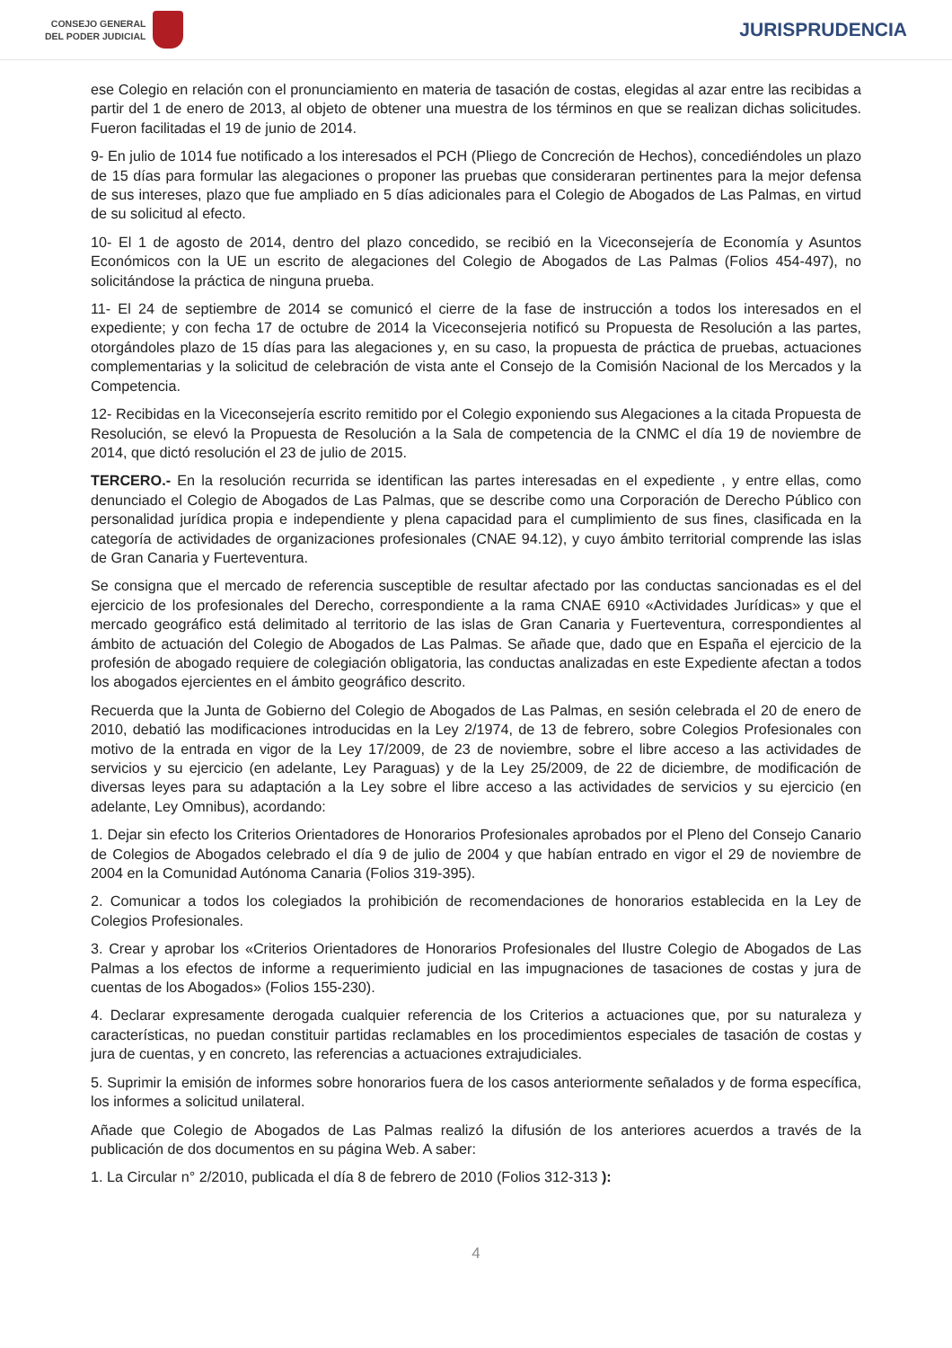CONSEJO GENERAL
DEL PODER JUDICIAL
JURISPRUDENCIA
ese Colegio en relación con el pronunciamiento en materia de tasación de costas, elegidas al azar entre las recibidas a partir del 1 de enero de 2013, al objeto de obtener una muestra de los términos en que se realizan dichas solicitudes. Fueron facilitadas el 19 de junio de 2014.
9- En julio de 1014 fue notificado a los interesados el PCH (Pliego de Concreción de Hechos), concediéndoles un plazo de 15 días para formular las alegaciones o proponer las pruebas que consideraran pertinentes para la mejor defensa de sus intereses, plazo que fue ampliado en 5 días adicionales para el Colegio de Abogados de Las Palmas, en virtud de su solicitud al efecto.
10- El 1 de agosto de 2014, dentro del plazo concedido, se recibió en la Viceconsejería de Economía y Asuntos Económicos con la UE un escrito de alegaciones del Colegio de Abogados de Las Palmas (Folios 454-497), no solicitándose la práctica de ninguna prueba.
11- El 24 de septiembre de 2014 se comunicó el cierre de la fase de instrucción a todos los interesados en el expediente; y con fecha 17 de octubre de 2014 la Viceconsejeria notificó su Propuesta de Resolución a las partes, otorgándoles plazo de 15 días para las alegaciones y, en su caso, la propuesta de práctica de pruebas, actuaciones complementarias y la solicitud de celebración de vista ante el Consejo de la Comisión Nacional de los Mercados y la Competencia.
12- Recibidas en la Viceconsejería escrito remitido por el Colegio exponiendo sus Alegaciones a la citada Propuesta de Resolución, se elevó la Propuesta de Resolución a la Sala de competencia de la CNMC el día 19 de noviembre de 2014, que dictó resolución el 23 de julio de 2015.
TERCERO.- En la resolución recurrida se identifican las partes interesadas en el expediente , y entre ellas, como denunciado el Colegio de Abogados de Las Palmas, que se describe como una Corporación de Derecho Público con personalidad jurídica propia e independiente y plena capacidad para el cumplimiento de sus fines, clasificada en la categoría de actividades de organizaciones profesionales (CNAE 94.12), y cuyo ámbito territorial comprende las islas de Gran Canaria y Fuerteventura.
Se consigna que el mercado de referencia susceptible de resultar afectado por las conductas sancionadas es el del ejercicio de los profesionales del Derecho, correspondiente a la rama CNAE 6910 «Actividades Jurídicas» y que el mercado geográfico está delimitado al territorio de las islas de Gran Canaria y Fuerteventura, correspondientes al ámbito de actuación del Colegio de Abogados de Las Palmas. Se añade que, dado que en España el ejercicio de la profesión de abogado requiere de colegiación obligatoria, las conductas analizadas en este Expediente afectan a todos los abogados ejercientes en el ámbito geográfico descrito.
Recuerda que la Junta de Gobierno del Colegio de Abogados de Las Palmas, en sesión celebrada el 20 de enero de 2010, debatió las modificaciones introducidas en la Ley 2/1974, de 13 de febrero, sobre Colegios Profesionales con motivo de la entrada en vigor de la Ley 17/2009, de 23 de noviembre, sobre el libre acceso a las actividades de servicios y su ejercicio (en adelante, Ley Paraguas) y de la Ley 25/2009, de 22 de diciembre, de modificación de diversas leyes para su adaptación a la Ley sobre el libre acceso a las actividades de servicios y su ejercicio (en adelante, Ley Omnibus), acordando:
1. Dejar sin efecto los Criterios Orientadores de Honorarios Profesionales aprobados por el Pleno del Consejo Canario de Colegios de Abogados celebrado el día 9 de julio de 2004 y que habían entrado en vigor el 29 de noviembre de 2004 en la Comunidad Autónoma Canaria (Folios 319-395).
2. Comunicar a todos los colegiados la prohibición de recomendaciones de honorarios establecida en la Ley de Colegios Profesionales.
3. Crear y aprobar los «Criterios Orientadores de Honorarios Profesionales del Ilustre Colegio de Abogados de Las Palmas a los efectos de informe a requerimiento judicial en las impugnaciones de tasaciones de costas y jura de cuentas de los Abogados» (Folios 155-230).
4. Declarar expresamente derogada cualquier referencia de los Criterios a actuaciones que, por su naturaleza y características, no puedan constituir partidas reclamables en los procedimientos especiales de tasación de costas y jura de cuentas, y en concreto, las referencias a actuaciones extrajudiciales.
5. Suprimir la emisión de informes sobre honorarios fuera de los casos anteriormente señalados y de forma específica, los informes a solicitud unilateral.
Añade que Colegio de Abogados de Las Palmas realizó la difusión de los anteriores acuerdos a través de la publicación de dos documentos en su página Web. A saber:
1. La Circular n° 2/2010, publicada el día 8 de febrero de 2010 (Folios 312-313 ):
4